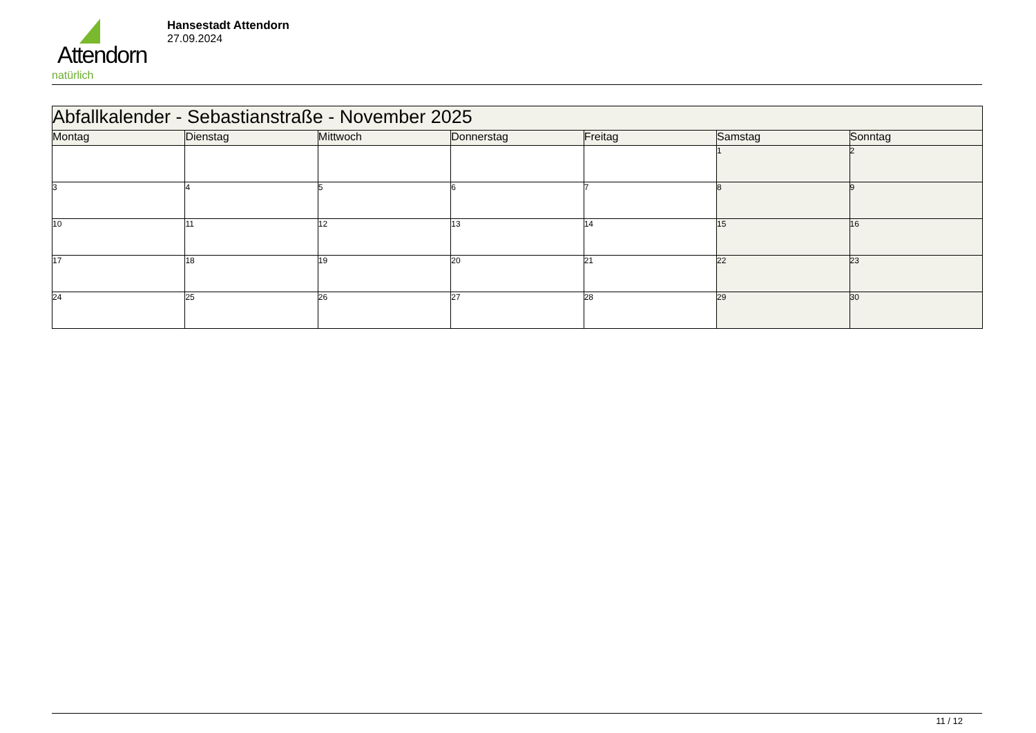Attendorn
natürlich
Hansestadt Attendorn
27.09.2024
| Abfallkalender - Sebastianstraße - November 2025 | | | | | | |
| Montag | Dienstag | Mittwoch | Donnerstag | Freitag | Samstag | Sonntag |
| | | | | | 1 | 2 |
| 3 | 4 | 5 | 6 | 7 | 8 | 9 |
| 10 | 11 | 12 | 13 | 14 | 15 | 16 |
| 17 | 18 | 19 | 20 | 21 | 22 | 23 |
| 24 | 25 | 26 | 27 | 28 | 29 | 30 |
11 / 12